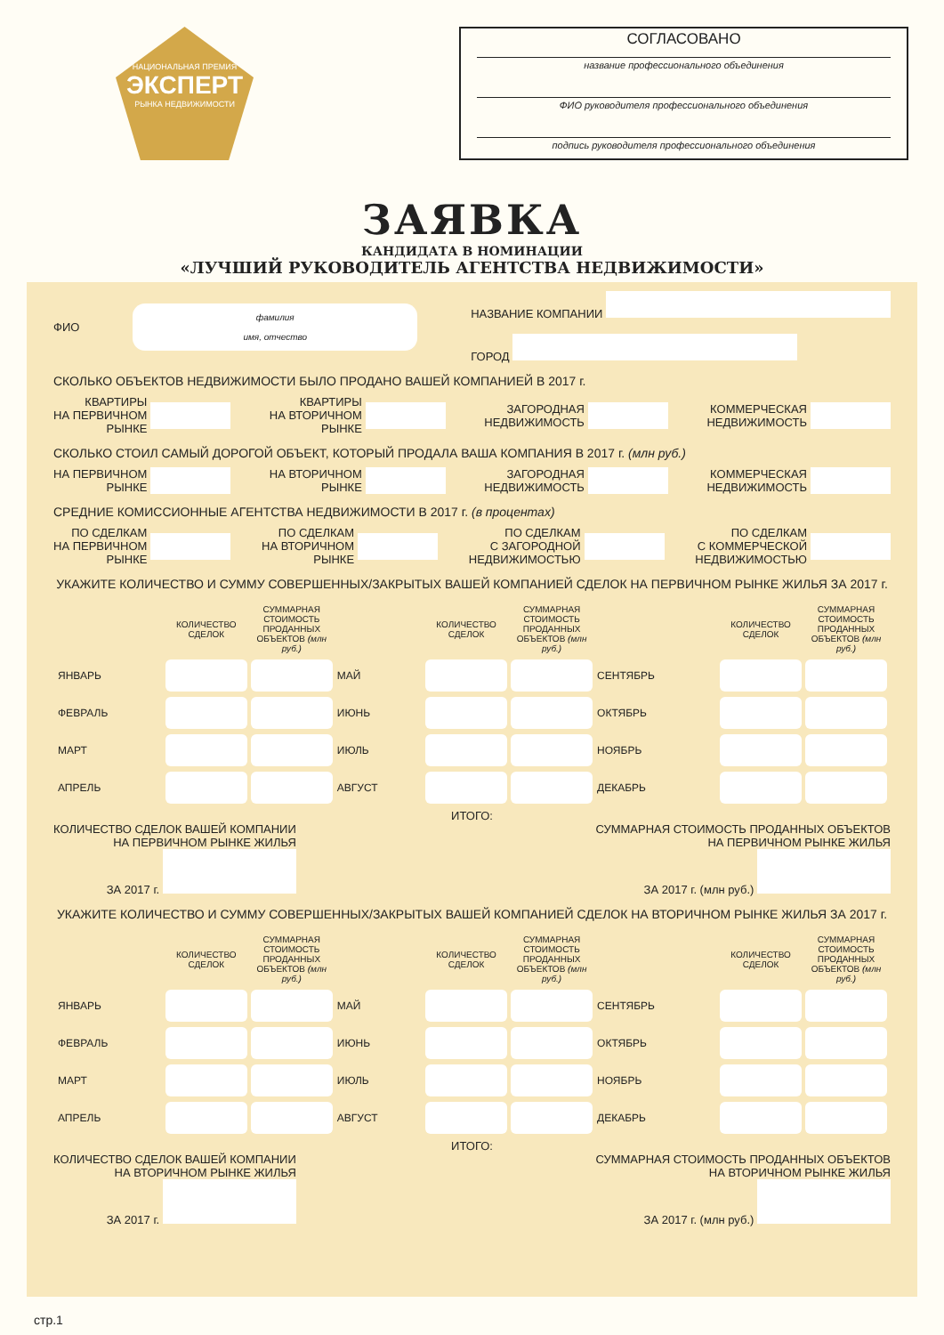НАЦИОНАЛЬНАЯ ПРЕМИЯ
ЭКСПЕРТ
РЫНКА НЕДВИЖИМОСТИ
СОГЛАСОВАНО
название профессионального объединения
ФИО руководителя профессионального объединения
подпись руководителя профессионального объединения
ЗАЯВКА
КАНДИДАТА В НОМИНАЦИИ
«ЛУЧШИЙ РУКОВОДИТЕЛЬ АГЕНТСТВА НЕДВИЖИМОСТИ»
ФИО фамилия
имя, отчество НАЗВАНИЕ КОМПАНИИ
ГОРОД
СКОЛЬКО ОБЪЕКТОВ НЕДВИЖИМОСТИ БЫЛО ПРОДАНО ВАШЕЙ КОМПАНИЕЙ В 2017 г.
КВАРТИРЫ
НА ПЕРВИЧНОМ
РЫНКЕ КВАРТИРЫ
НА ВТОРИЧНОМ
РЫНКЕ ЗАГОРОДНАЯ
НЕДВИЖИМОСТЬ КОММЕРЧЕСКАЯ
НЕДВИЖИМОСТЬ
СКОЛЬКО СТОИЛ САМЫЙ ДОРОГОЙ ОБЪЕКТ, КОТОРЫЙ ПРОДАЛА ВАША КОМПАНИЯ В 2017 г. (млн руб.)
НА ПЕРВИЧНОМ
РЫНКЕ НА ВТОРИЧНОМ
РЫНКЕ ЗАГОРОДНАЯ
НЕДВИЖИМОСТЬ КОММЕРЧЕСКАЯ
НЕДВИЖИМОСТЬ
СРЕДНИЕ КОМИССИОННЫЕ АГЕНТСТВА НЕДВИЖИМОСТИ В 2017 г. (в процентах)
ПО СДЕЛКАМ
НА ПЕРВИЧНОМ
РЫНКЕ ПО СДЕЛКАМ
НА ВТОРИЧНОМ
РЫНКЕ ПО СДЕЛКАМ
С ЗАГОРОДНОЙ
НЕДВИЖИМОСТЬЮ ПО СДЕЛКАМ
С КОММЕРЧЕСКОЙ
НЕДВИЖИМОСТЬЮ
УКАЖИТЕ КОЛИЧЕСТВО И СУММУ СОВЕРШЕННЫХ/ЗАКРЫТЫХ ВАШЕЙ КОМПАНИЕЙ СДЕЛОК НА ПЕРВИЧНОМ РЫНКЕ ЖИЛЬЯ ЗА 2017 г.
| | КОЛИЧЕСТВО СДЕЛОК | СУММАРНАЯ СТОИМОСТЬ ПРОДАННЫХ ОБЪЕКТОВ (млн руб.) | | КОЛИЧЕСТВО СДЕЛОК | СУММАРНАЯ СТОИМОСТЬ ПРОДАННЫХ ОБЪЕКТОВ (млн руб.) | | КОЛИЧЕСТВО СДЕЛОК | СУММАРНАЯ СТОИМОСТЬ ПРОДАННЫХ ОБЪЕКТОВ (млн руб.) |
| --- | --- | --- | --- | --- | --- | --- | --- | --- |
| ЯНВАРЬ | | | МАЙ | | | СЕНТЯБРЬ | | |
| ФЕВРАЛЬ | | | ИЮНЬ | | | ОКТЯБРЬ | | |
| МАРТ | | | ИЮЛЬ | | | НОЯБРЬ | | |
| АПРЕЛЬ | | | АВГУСТ | | | ДЕКАБРЬ | | |
ИТОГО:
КОЛИЧЕСТВО СДЕЛОК ВАШЕЙ КОМПАНИИ
НА ПЕРВИЧНОМ РЫНКЕ ЖИЛЬЯ
ЗА 2017 г. СУММАРНАЯ СТОИМОСТЬ ПРОДАННЫХ ОБЪЕКТОВ
НА ПЕРВИЧНОМ РЫНКЕ ЖИЛЬЯ
ЗА 2017 г. (млн руб.)
УКАЖИТЕ КОЛИЧЕСТВО И СУММУ СОВЕРШЕННЫХ/ЗАКРЫТЫХ ВАШЕЙ КОМПАНИЕЙ СДЕЛОК НА ВТОРИЧНОМ РЫНКЕ ЖИЛЬЯ ЗА 2017 г.
| | КОЛИЧЕСТВО СДЕЛОК | СУММАРНАЯ СТОИМОСТЬ ПРОДАННЫХ ОБЪЕКТОВ (млн руб.) | | КОЛИЧЕСТВО СДЕЛОК | СУММАРНАЯ СТОИМОСТЬ ПРОДАННЫХ ОБЪЕКТОВ (млн руб.) | | КОЛИЧЕСТВО СДЕЛОК | СУММАРНАЯ СТОИМОСТЬ ПРОДАННЫХ ОБЪЕКТОВ (млн руб.) |
| --- | --- | --- | --- | --- | --- | --- | --- | --- |
| ЯНВАРЬ | | | МАЙ | | | СЕНТЯБРЬ | | |
| ФЕВРАЛЬ | | | ИЮНЬ | | | ОКТЯБРЬ | | |
| МАРТ | | | ИЮЛЬ | | | НОЯБРЬ | | |
| АПРЕЛЬ | | | АВГУСТ | | | ДЕКАБРЬ | | |
ИТОГО:
КОЛИЧЕСТВО СДЕЛОК ВАШЕЙ КОМПАНИИ
НА ВТОРИЧНОМ РЫНКЕ ЖИЛЬЯ
ЗА 2017 г. СУММАРНАЯ СТОИМОСТЬ ПРОДАННЫХ ОБЪЕКТОВ
НА ВТОРИЧНОМ РЫНКЕ ЖИЛЬЯ
ЗА 2017 г. (млн руб.)
стр.1